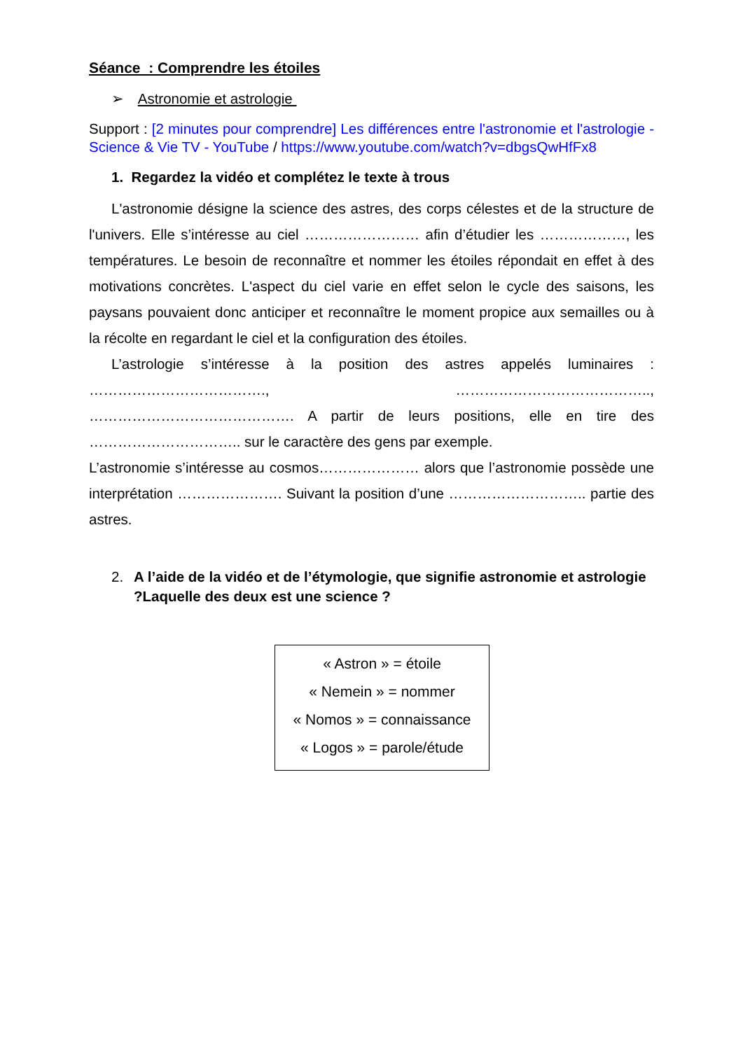Séance : Comprendre les étoiles
➢ Astronomie et astrologie
Support : [2 minutes pour comprendre] Les différences entre l'astronomie et l'astrologie - Science & Vie TV - YouTube / https://www.youtube.com/watch?v=dbgsQwHfFx8
1. Regardez la vidéo et complétez le texte à trous
L'astronomie désigne la science des astres, des corps célestes et de la structure de l'univers. Elle s’intéresse au ciel …………………… afin d’étudier les ………………, les températures. Le besoin de reconnaître et nommer les étoiles répondait en effet à des motivations concrètes. L'aspect du ciel varie en effet selon le cycle des saisons, les paysans pouvaient donc anticiper et reconnaître le moment propice aux semailles ou à la récolte en regardant le ciel et la configuration des étoiles.
L’astrologie s’intéresse à la position des astres appelés luminaires : ………………………………., ………………………………….., ……………………………………. A partir de leurs positions, elle en tire des ………………………….. sur le caractère des gens par exemple.
L’astronomie s’intéresse au cosmos………………… alors que l’astronomie possède une interprétation …………………. Suivant la position d’une ……………………….. partie des astres.
2. A l’aide de la vidéo et de l’étymologie, que signifie astronomie et astrologie ?Laquelle des deux est une science ?
« Astron » = étoile
« Nemein » = nommer
« Nomos » = connaissance
« Logos » = parole/étude